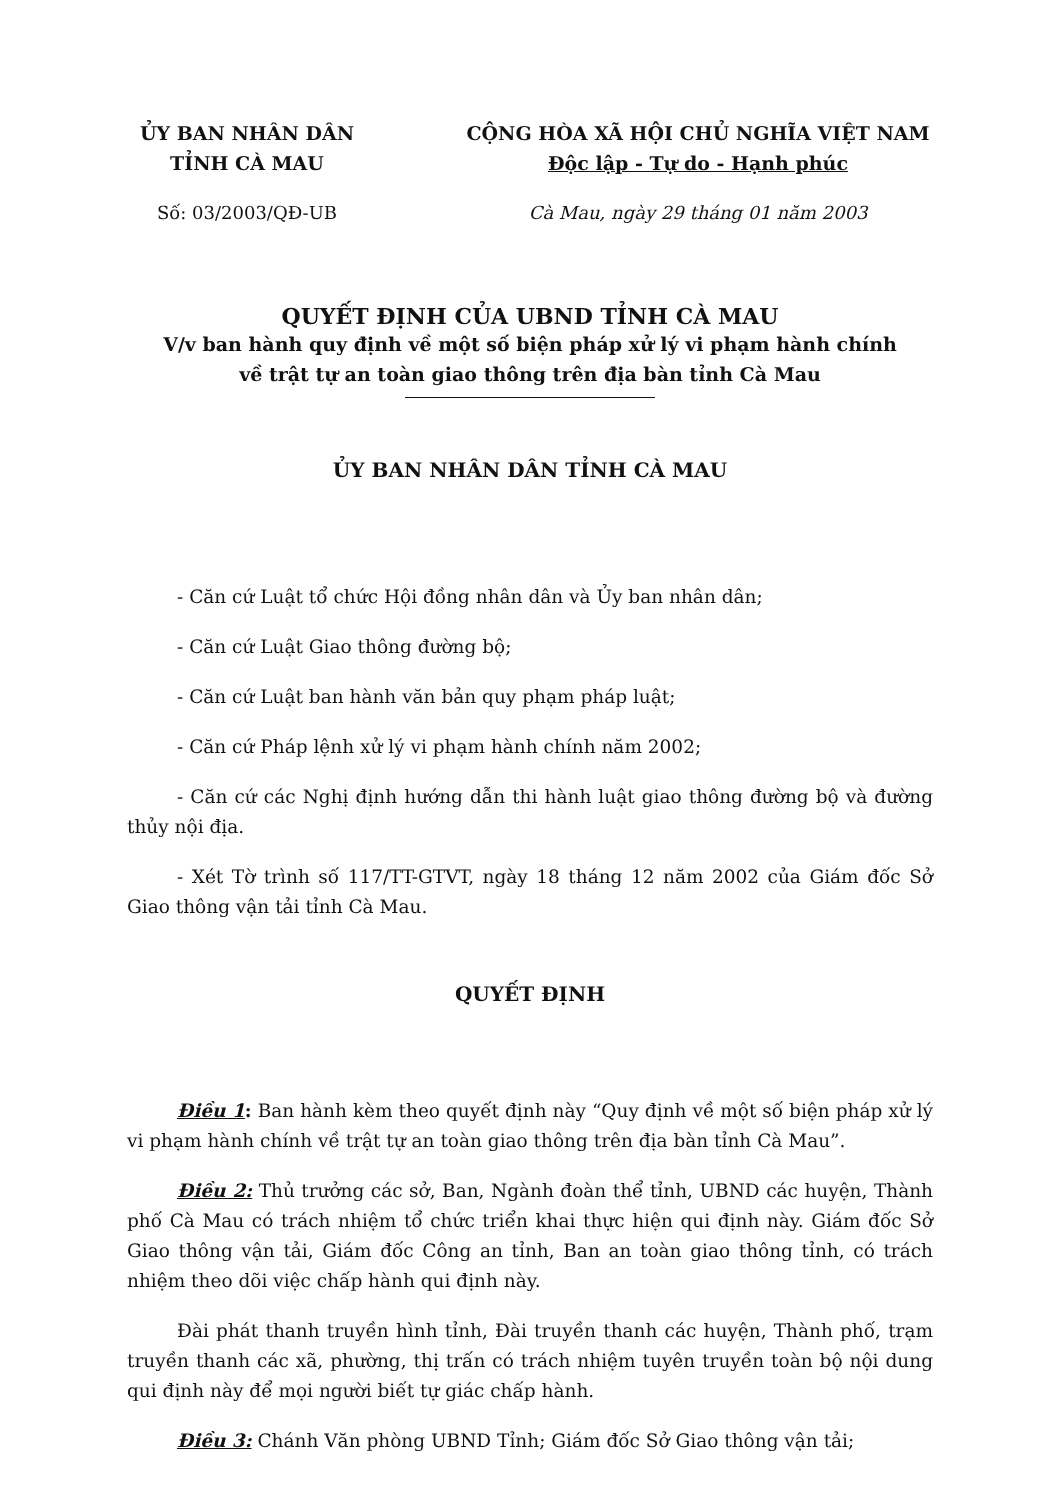ỦY BAN NHÂN DÂN
TỈNH CÀ MAU
CỘNG HÒA XÃ HỘI CHỦ NGHĨA VIỆT NAM
Độc lập - Tự do - Hạnh phúc
Số: 03/2003/QĐ-UB Cà Mau, ngày 29 tháng 01 năm 2003
QUYẾT ĐỊNH CỦA UBND TỈNH CÀ MAU
V/v ban hành quy định về một số biện pháp xử lý vi phạm hành chính
về trật tự an toàn giao thông trên địa bàn tỉnh Cà Mau
ỦY BAN NHÂN DÂN TỈNH CÀ MAU
- Căn cứ Luật tổ chức Hội đồng nhân dân và Ủy ban nhân dân;
- Căn cứ Luật Giao thông đường bộ;
- Căn cứ Luật ban hành văn bản quy phạm pháp luật;
- Căn cứ Pháp lệnh xử lý vi phạm hành chính năm 2002;
- Căn cứ các Nghị định hướng dẫn thi hành luật giao thông đường bộ và đường thủy nội địa.
- Xét Tờ trình số 117/TT-GTVT, ngày 18 tháng 12 năm 2002 của Giám đốc Sở Giao thông vận tải tỉnh Cà Mau.
QUYẾT ĐỊNH
Điều 1: Ban hành kèm theo quyết định này “Quy định về một số biện pháp xử lý vi phạm hành chính về trật tự an toàn giao thông trên địa bàn tỉnh Cà Mau”.
Điều 2: Thủ trưởng các sở, Ban, Ngành đoàn thể tỉnh, UBND các huyện, Thành phố Cà Mau có trách nhiệm tổ chức triển khai thực hiện qui định này. Giám đốc Sở Giao thông vận tải, Giám đốc Công an tỉnh, Ban an toàn giao thông tỉnh, có trách nhiệm theo dõi việc chấp hành qui định này.
Đài phát thanh truyền hình tỉnh, Đài truyền thanh các huyện, Thành phố, trạm truyền thanh các xã, phường, thị trấn có trách nhiệm tuyên truyền toàn bộ nội dung qui định này để mọi người biết tự giác chấp hành.
Điều 3: Chánh Văn phòng UBND Tỉnh; Giám đốc Sở Giao thông vận tải;